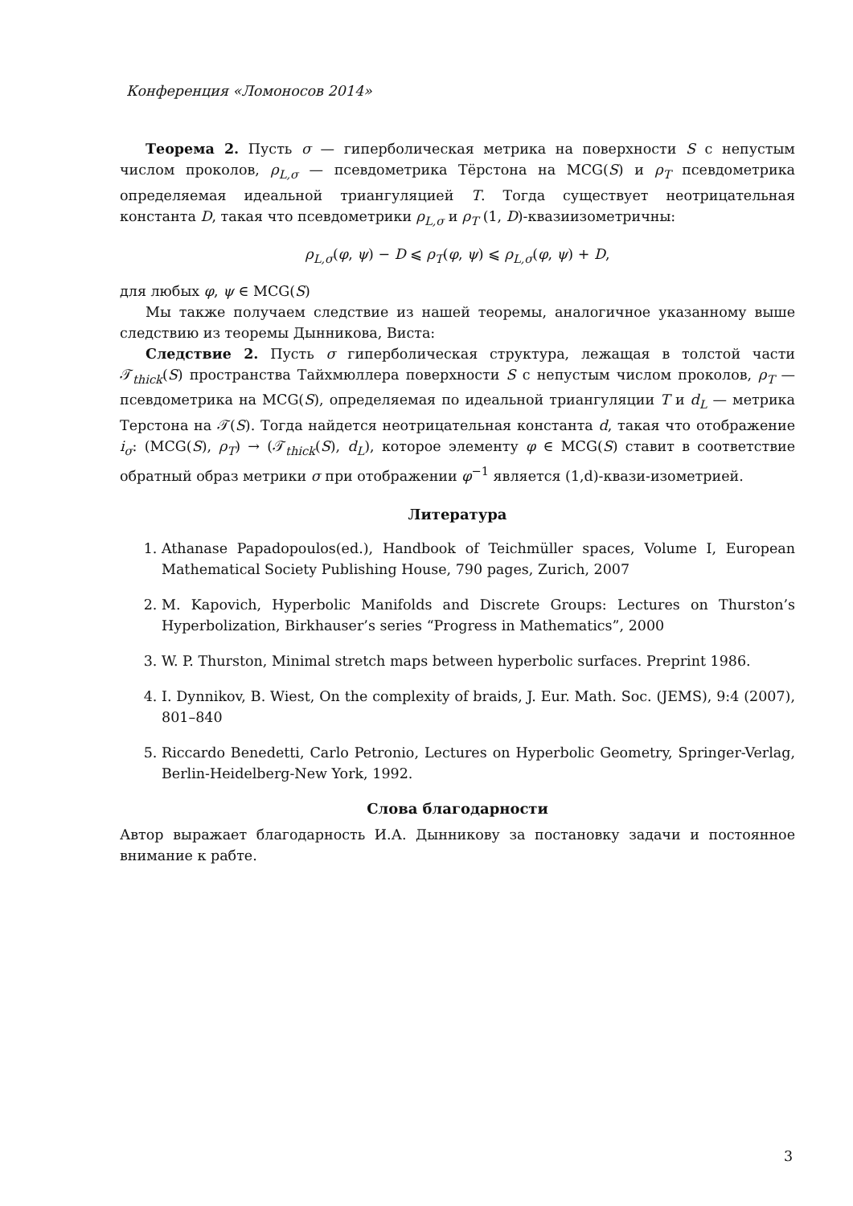Конференция «Ломоносов 2014»
Теорема 2. Пусть σ — гиперболическая метрика на поверхности S с непустым числом проколов, ρ<sub>L,σ</sub> — псевдометрика Тёрстона на MCG(S) и ρ<sub>T</sub> псевдометрика определяемая идеальной триангуляцией T. Тогда существует неотрицательная константа D, такая что псевдометрики ρ<sub>L,σ</sub> и ρ<sub>T</sub> (1, D)-квазиизометричны:
ρ<sub>L,σ</sub>(φ, ψ) − D ⩽ ρ<sub>T</sub>(φ, ψ) ⩽ ρ<sub>L,σ</sub>(φ, ψ) + D,
для любых φ, ψ ∈ MCG(S)
Мы также получаем следствие из нашей теоремы, аналогичное указанному выше следствию из теоремы Дынникова, Виста:
Следствие 2. Пусть σ гиперболическая структура, лежащая в толстой части 𝒯<sub>thick</sub>(S) пространства Тайхмюллера поверхности S с непустым числом проколов, ρ<sub>T</sub> — псевдометрика на MCG(S), определяемая по идеальной триангуляции T и d<sub>L</sub> — метрика Терстона на 𝒯(S). Тогда найдется неотрицательная константа d, такая что отображение i<sub>σ</sub>: (MCG(S), ρ<sub>T</sub>) → (𝒯<sub>thick</sub>(S), d<sub>L</sub>), которое элементу φ ∈ MCG(S) ставит в соответствие обратный образ метрики σ при отображении φ<sup>−1</sup> является (1,d)-квази-изометрией.
Литература
1. Athanase Papadopoulos(ed.), Handbook of Teichmüller spaces, Volume I, European Mathematical Society Publishing House, 790 pages, Zurich, 2007
2. M. Kapovich, Hyperbolic Manifolds and Discrete Groups: Lectures on Thurston’s Hyperbolization, Birkhauser’s series “Progress in Mathematics”, 2000
3. W. P. Thurston, Minimal stretch maps between hyperbolic surfaces. Preprint 1986.
4. I. Dynnikov, B. Wiest, On the complexity of braids, J. Eur. Math. Soc. (JEMS), 9:4 (2007), 801–840
5. Riccardo Benedetti, Carlo Petronio, Lectures on Hyperbolic Geometry, Springer-Verlag, Berlin-Heidelberg-New York, 1992.
Слова благодарности
Автор выражает благодарность И.А. Дынникову за постановку задачи и постоянное внимание к рабте.
3